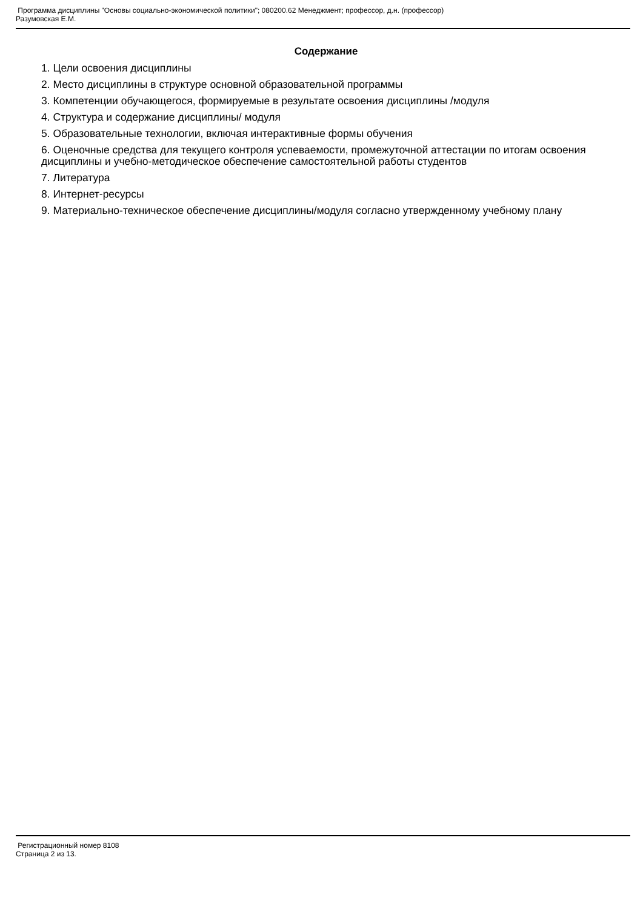Программа дисциплины "Основы социально-экономической политики"; 080200.62 Менеджмент; профессор, д.н. (профессор)
Разумовская Е.М.
Содержание
1. Цели освоения дисциплины
2. Место дисциплины в структуре основной образовательной программы
3. Компетенции обучающегося, формируемые в результате освоения дисциплины /модуля
4. Структура и содержание дисциплины/ модуля
5. Образовательные технологии, включая интерактивные формы обучения
6. Оценочные средства для текущего контроля успеваемости, промежуточной аттестации по итогам освоения дисциплины и учебно-методическое обеспечение самостоятельной работы студентов
7. Литература
8. Интернет-ресурсы
9. Материально-техническое обеспечение дисциплины/модуля согласно утвержденному учебному плану
Регистрационный номер 8108
Страница 2 из 13.